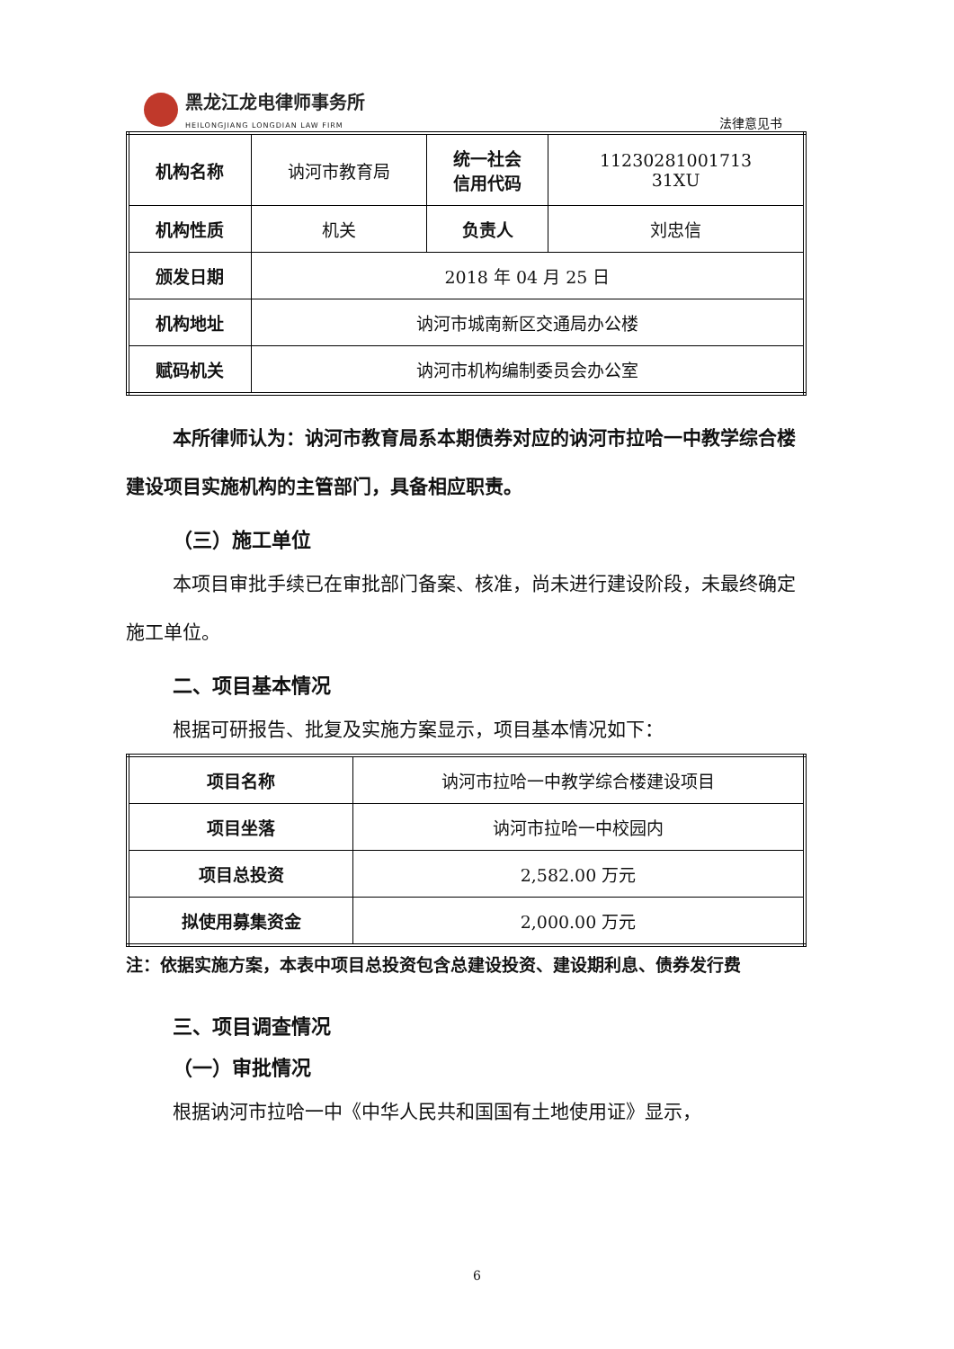黑龙江龙电律师事务所
HEILONGJIANG LONGDIAN LAW FIRM
法律意见书
| 机构名称 | 讷河市教育局 | 统一社会 信用代码 | 11230281001713 31XU |
| 机构性质 | 机关 | 负责人 | 刘忠信 |
| 颁发日期 | 2018 年 04 月 25 日 | | |
| 机构地址 | 讷河市城南新区交通局办公楼 | | |
| 赋码机关 | 讷河市机构编制委员会办公室 | | |
本所律师认为：讷河市教育局系本期债券对应的讷河市拉哈一中教学综合楼建设项目实施机构的主管部门，具备相应职责。
（三）施工单位
本项目审批手续已在审批部门备案、核准，尚未进行建设阶段，未最终确定施工单位。
二、项目基本情况
根据可研报告、批复及实施方案显示，项目基本情况如下：
| 项目名称 | 讷河市拉哈一中教学综合楼建设项目 |
| 项目坐落 | 讷河市拉哈一中校园内 |
| 项目总投资 | 2,582.00 万元 |
| 拟使用募集资金 | 2,000.00 万元 |
注：依据实施方案，本表中项目总投资包含总建设投资、建设期利息、债券发行费
三、项目调查情况
（一）审批情况
根据讷河市拉哈一中《中华人民共和国国有土地使用证》显示，
6